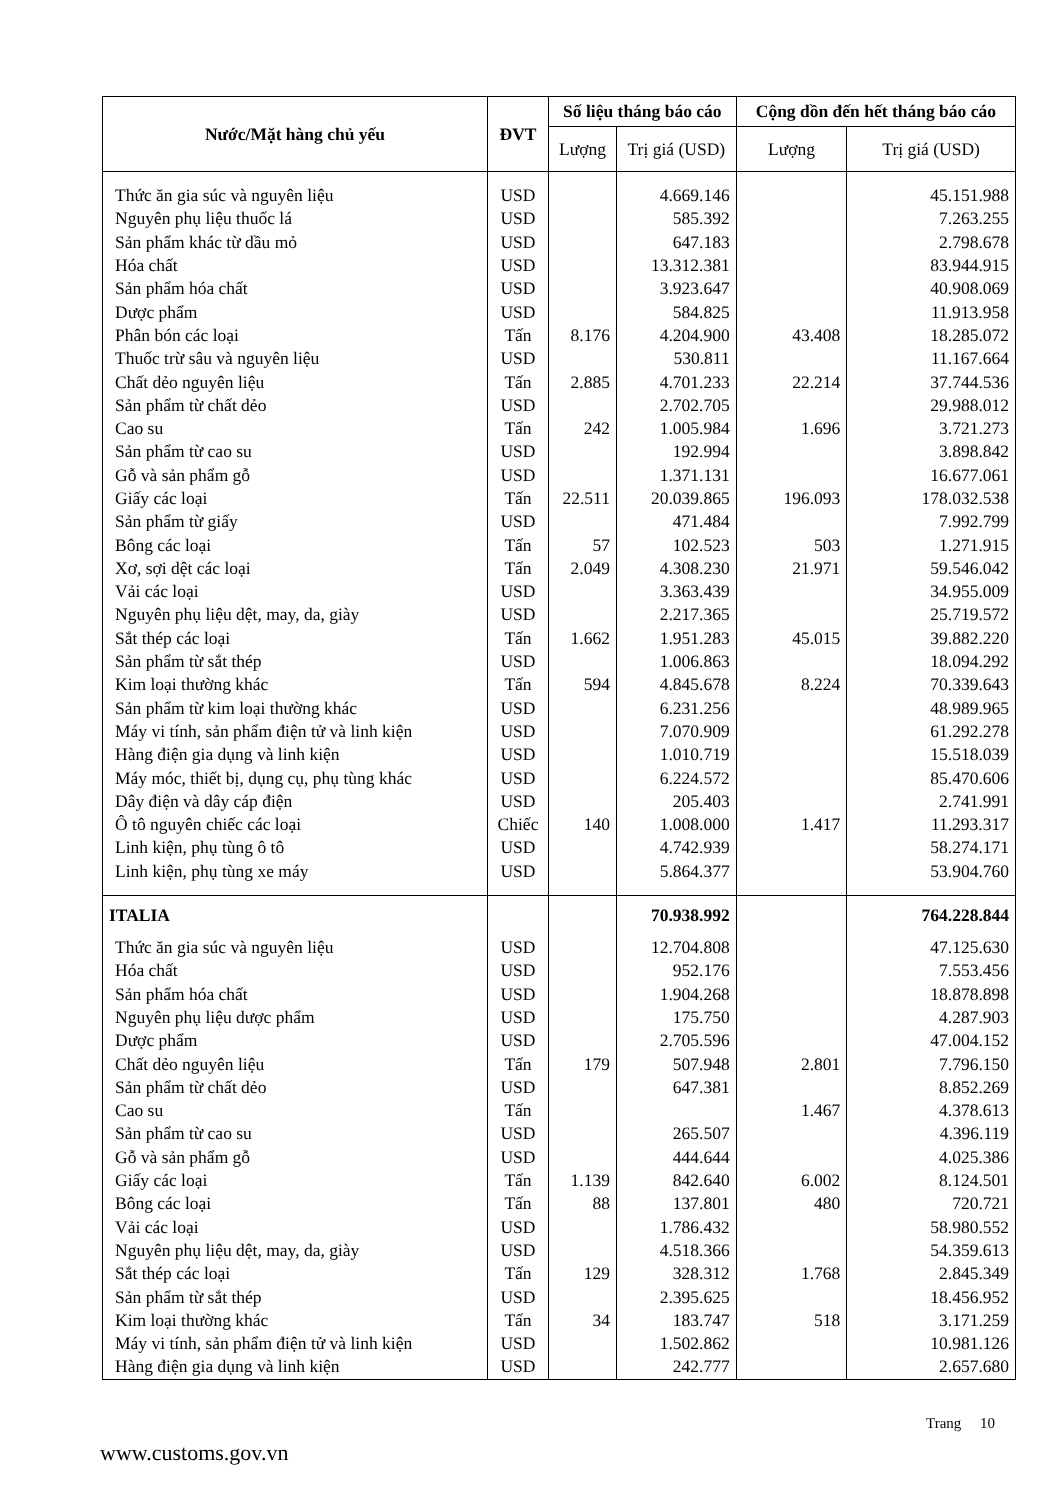| Nước/Mặt hàng chủ yếu | ĐVT | Số liệu tháng báo cáo | | Cộng dồn đến hết tháng báo cáo | |
| --- | --- | --- | --- | --- | --- |
| | | Lượng | Trị giá (USD) | Lượng | Trị giá (USD) |
| Thức ăn gia súc và nguyên liệu | USD | | 4.669.146 | | 45.151.988 |
| Nguyên phụ liệu thuốc lá | USD | | 585.392 | | 7.263.255 |
| Sản phẩm khác từ dầu mỏ | USD | | 647.183 | | 2.798.678 |
| Hóa chất | USD | | 13.312.381 | | 83.944.915 |
| Sản phẩm hóa chất | USD | | 3.923.647 | | 40.908.069 |
| Dược phẩm | USD | | 584.825 | | 11.913.958 |
| Phân bón các loại | Tấn | 8.176 | 4.204.900 | 43.408 | 18.285.072 |
| Thuốc trừ sâu và nguyên liệu | USD | | 530.811 | | 11.167.664 |
| Chất dẻo nguyên liệu | Tấn | 2.885 | 4.701.233 | 22.214 | 37.744.536 |
| Sản phẩm từ chất dẻo | USD | | 2.702.705 | | 29.988.012 |
| Cao su | Tấn | 242 | 1.005.984 | 1.696 | 3.721.273 |
| Sản phẩm từ cao su | USD | | 192.994 | | 3.898.842 |
| Gỗ và sản phẩm gỗ | USD | | 1.371.131 | | 16.677.061 |
| Giấy các loại | Tấn | 22.511 | 20.039.865 | 196.093 | 178.032.538 |
| Sản phẩm từ giấy | USD | | 471.484 | | 7.992.799 |
| Bông các loại | Tấn | 57 | 102.523 | 503 | 1.271.915 |
| Xơ, sợi dệt các loại | Tấn | 2.049 | 4.308.230 | 21.971 | 59.546.042 |
| Vải các loại | USD | | 3.363.439 | | 34.955.009 |
| Nguyên phụ liệu dệt, may, da, giày | USD | | 2.217.365 | | 25.719.572 |
| Sắt thép các loại | Tấn | 1.662 | 1.951.283 | 45.015 | 39.882.220 |
| Sản phẩm từ sắt thép | USD | | 1.006.863 | | 18.094.292 |
| Kim loại thường khác | Tấn | 594 | 4.845.678 | 8.224 | 70.339.643 |
| Sản phẩm từ kim loại thường khác | USD | | 6.231.256 | | 48.989.965 |
| Máy vi tính, sản phẩm điện tử và linh kiện | USD | | 7.070.909 | | 61.292.278 |
| Hàng điện gia dụng và linh kiện | USD | | 1.010.719 | | 15.518.039 |
| Máy móc, thiết bị, dụng cụ, phụ tùng khác | USD | | 6.224.572 | | 85.470.606 |
| Dây điện và dây cáp điện | USD | | 205.403 | | 2.741.991 |
| Ô tô nguyên chiếc các loại | Chiếc | 140 | 1.008.000 | 1.417 | 11.293.317 |
| Linh kiện, phụ tùng ô tô | USD | | 4.742.939 | | 58.274.171 |
| Linh kiện, phụ tùng xe máy | USD | | 5.864.377 | | 53.904.760 |
| ITALIA | | | 70.938.992 | | 764.228.844 |
| Thức ăn gia súc và nguyên liệu | USD | | 12.704.808 | | 47.125.630 |
| Hóa chất | USD | | 952.176 | | 7.553.456 |
| Sản phẩm hóa chất | USD | | 1.904.268 | | 18.878.898 |
| Nguyên phụ liệu dược phẩm | USD | | 175.750 | | 4.287.903 |
| Dược phẩm | USD | | 2.705.596 | | 47.004.152 |
| Chất dẻo nguyên liệu | Tấn | 179 | 507.948 | 2.801 | 7.796.150 |
| Sản phẩm từ chất dẻo | USD | | 647.381 | | 8.852.269 |
| Cao su | Tấn | | | 1.467 | 4.378.613 |
| Sản phẩm từ cao su | USD | | 265.507 | | 4.396.119 |
| Gỗ và sản phẩm gỗ | USD | | 444.644 | | 4.025.386 |
| Giấy các loại | Tấn | 1.139 | 842.640 | 6.002 | 8.124.501 |
| Bông các loại | Tấn | 88 | 137.801 | 480 | 720.721 |
| Vải các loại | USD | | 1.786.432 | | 58.980.552 |
| Nguyên phụ liệu dệt, may, da, giày | USD | | 4.518.366 | | 54.359.613 |
| Sắt thép các loại | Tấn | 129 | 328.312 | 1.768 | 2.845.349 |
| Sản phẩm từ sắt thép | USD | | 2.395.625 | | 18.456.952 |
| Kim loại thường khác | Tấn | 34 | 183.747 | 518 | 3.171.259 |
| Máy vi tính, sản phẩm điện tử và linh kiện | USD | | 1.502.862 | | 10.981.126 |
| Hàng điện gia dụng và linh kiện | USD | | 242.777 | | 2.657.680 |
Trang 10
www.customs.gov.vn